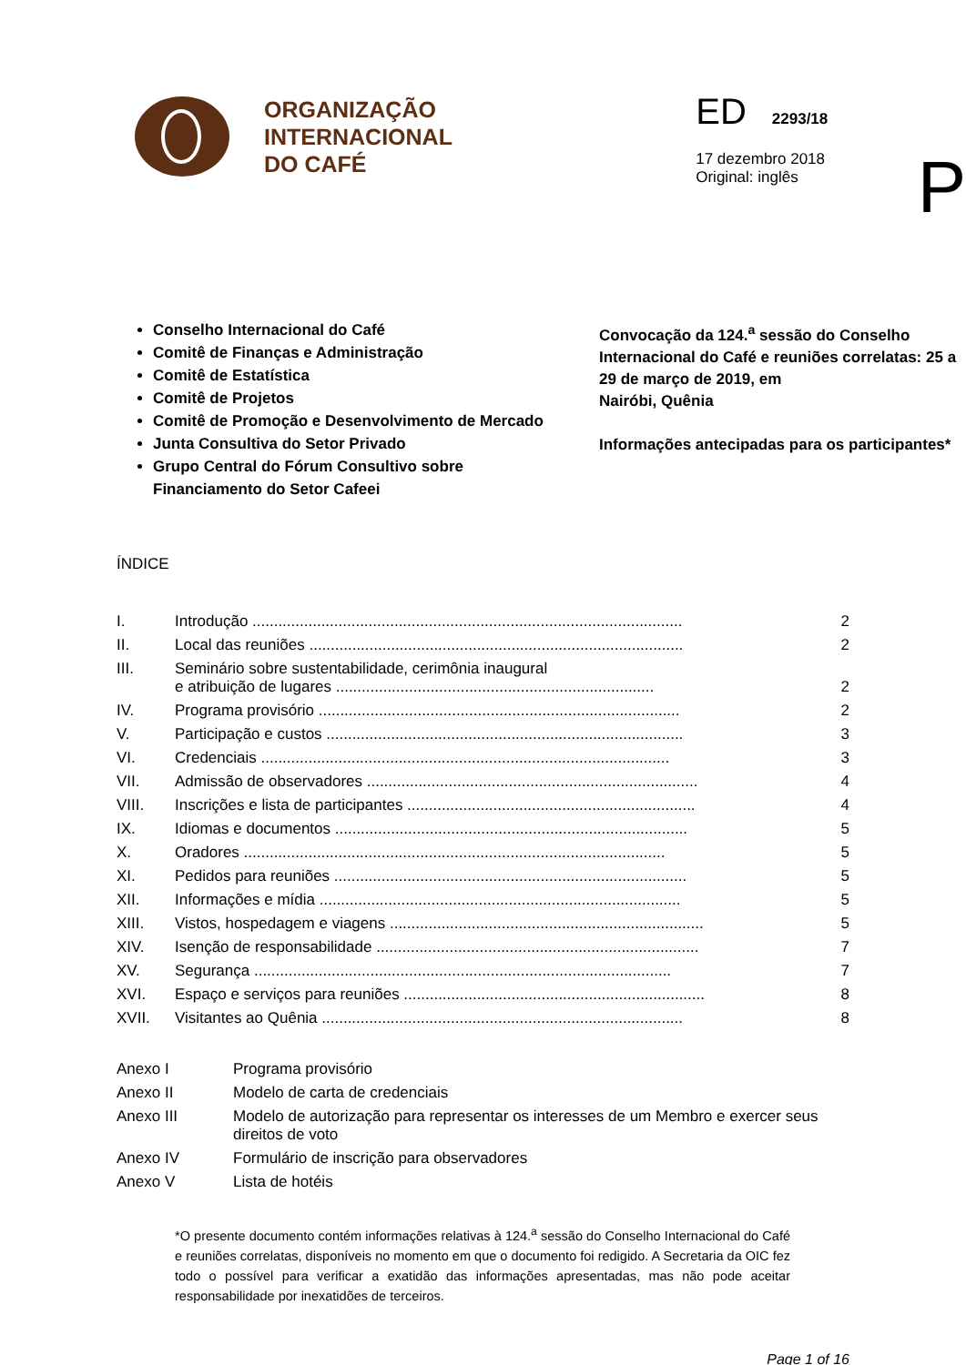ORGANIZAÇÃO
INTERNACIONAL
DO CAFÉ
ED 2293/18
17 dezembro 2018
Original: inglês
P
Conselho Internacional do Café
Comitê de Finanças e Administração
Comitê de Estatística
Comitê de Projetos
Comitê de Promoção e Desenvolvimento de Mercado
Junta Consultiva do Setor Privado
Grupo Central do Fórum Consultivo sobre Financiamento do Setor Cafeei
Convocação da 124.<sup>a</sup> sessão do Conselho Internacional do Café e reuniões correlatas: 25 a 29 de março de 2019, em
Nairóbi, Quênia
Informações antecipadas para os participantes*
ÍNDICE
| I. | Introdução .................................................................................................... | 2 |
| II. | Local das reuniões ....................................................................................... | 2 |
| III. | Seminário sobre sustentabilidade, cerimônia inaugural e atribuição de lugares .......................................................................... | 2 |
| IV. | Programa provisório .................................................................................... | 2 |
| V. | Participação e custos ................................................................................... | 3 |
| VI. | Credenciais ............................................................................................... | 3 |
| VII. | Admissão de observadores ............................................................................. | 4 |
| VIII. | Inscrições e lista de participantes ................................................................... | 4 |
| IX. | Idiomas e documentos .................................................................................. | 5 |
| X. | Oradores .................................................................................................. | 5 |
| XI. | Pedidos para reuniões .................................................................................. | 5 |
| XII. | Informações e mídia .................................................................................... | 5 |
| XIII. | Vistos, hospedagem e viagens ......................................................................... | 5 |
| XIV. | Isenção de responsabilidade ........................................................................... | 7 |
| XV. | Segurança ................................................................................................. | 7 |
| XVI. | Espaço e serviços para reuniões ...................................................................... | 8 |
| XVII. | Visitantes ao Quênia .................................................................................... | 8 |
| Anexo I | Programa provisório |
| Anexo II | Modelo de carta de credenciais |
| Anexo III | Modelo de autorização para representar os interesses de um Membro e exercer seus direitos de voto |
| Anexo IV | Formulário de inscrição para observadores |
| Anexo V | Lista de hotéis |
*O presente documento contém informações relativas à 124.<sup>a</sup> sessão do Conselho Internacional do Café e reuniões correlatas, disponíveis no momento em que o documento foi redigido. A Secretaria da OIC fez todo o possível para verificar a exatidão das informações apresentadas, mas não pode aceitar responsabilidade por inexatidões de terceiros.
Page 1 of 16